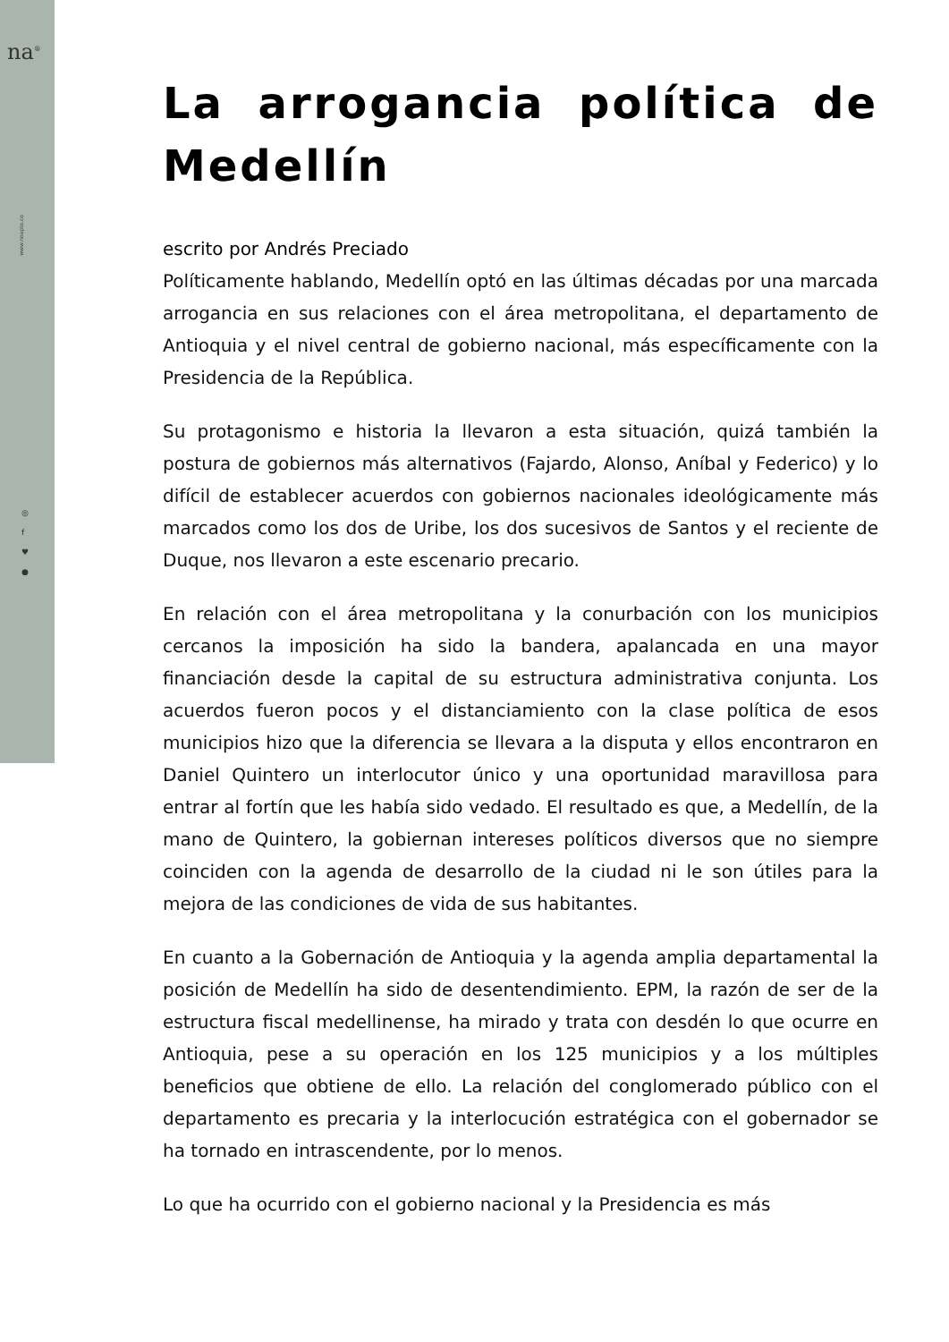na<sup>®</sup>
www.noapto.co
◎
f
♥
●
La arrogancia política de Medellín
escrito por Andrés Preciado
Políticamente hablando, Medellín optó en las últimas décadas por una marcada arrogancia en sus relaciones con el área metropolitana, el departamento de Antioquia y el nivel central de gobierno nacional, más específicamente con la Presidencia de la República.
Su protagonismo e historia la llevaron a esta situación, quizá también la postura de gobiernos más alternativos (Fajardo, Alonso, Aníbal y Federico) y lo difícil de establecer acuerdos con gobiernos nacionales ideológicamente más marcados como los dos de Uribe, los dos sucesivos de Santos y el reciente de Duque, nos llevaron a este escenario precario.
En relación con el área metropolitana y la conurbación con los municipios cercanos la imposición ha sido la bandera, apalancada en una mayor financiación desde la capital de su estructura administrativa conjunta. Los acuerdos fueron pocos y el distanciamiento con la clase política de esos municipios hizo que la diferencia se llevara a la disputa y ellos encontraron en Daniel Quintero un interlocutor único y una oportunidad maravillosa para entrar al fortín que les había sido vedado. El resultado es que, a Medellín, de la mano de Quintero, la gobiernan intereses políticos diversos que no siempre coinciden con la agenda de desarrollo de la ciudad ni le son útiles para la mejora de las condiciones de vida de sus habitantes.
En cuanto a la Gobernación de Antioquia y la agenda amplia departamental la posición de Medellín ha sido de desentendimiento. EPM, la razón de ser de la estructura fiscal medellinense, ha mirado y trata con desdén lo que ocurre en Antioquia, pese a su operación en los 125 municipios y a los múltiples beneficios que obtiene de ello. La relación del conglomerado público con el departamento es precaria y la interlocución estratégica con el gobernador se ha tornado en intrascendente, por lo menos.
Lo que ha ocurrido con el gobierno nacional y la Presidencia es más